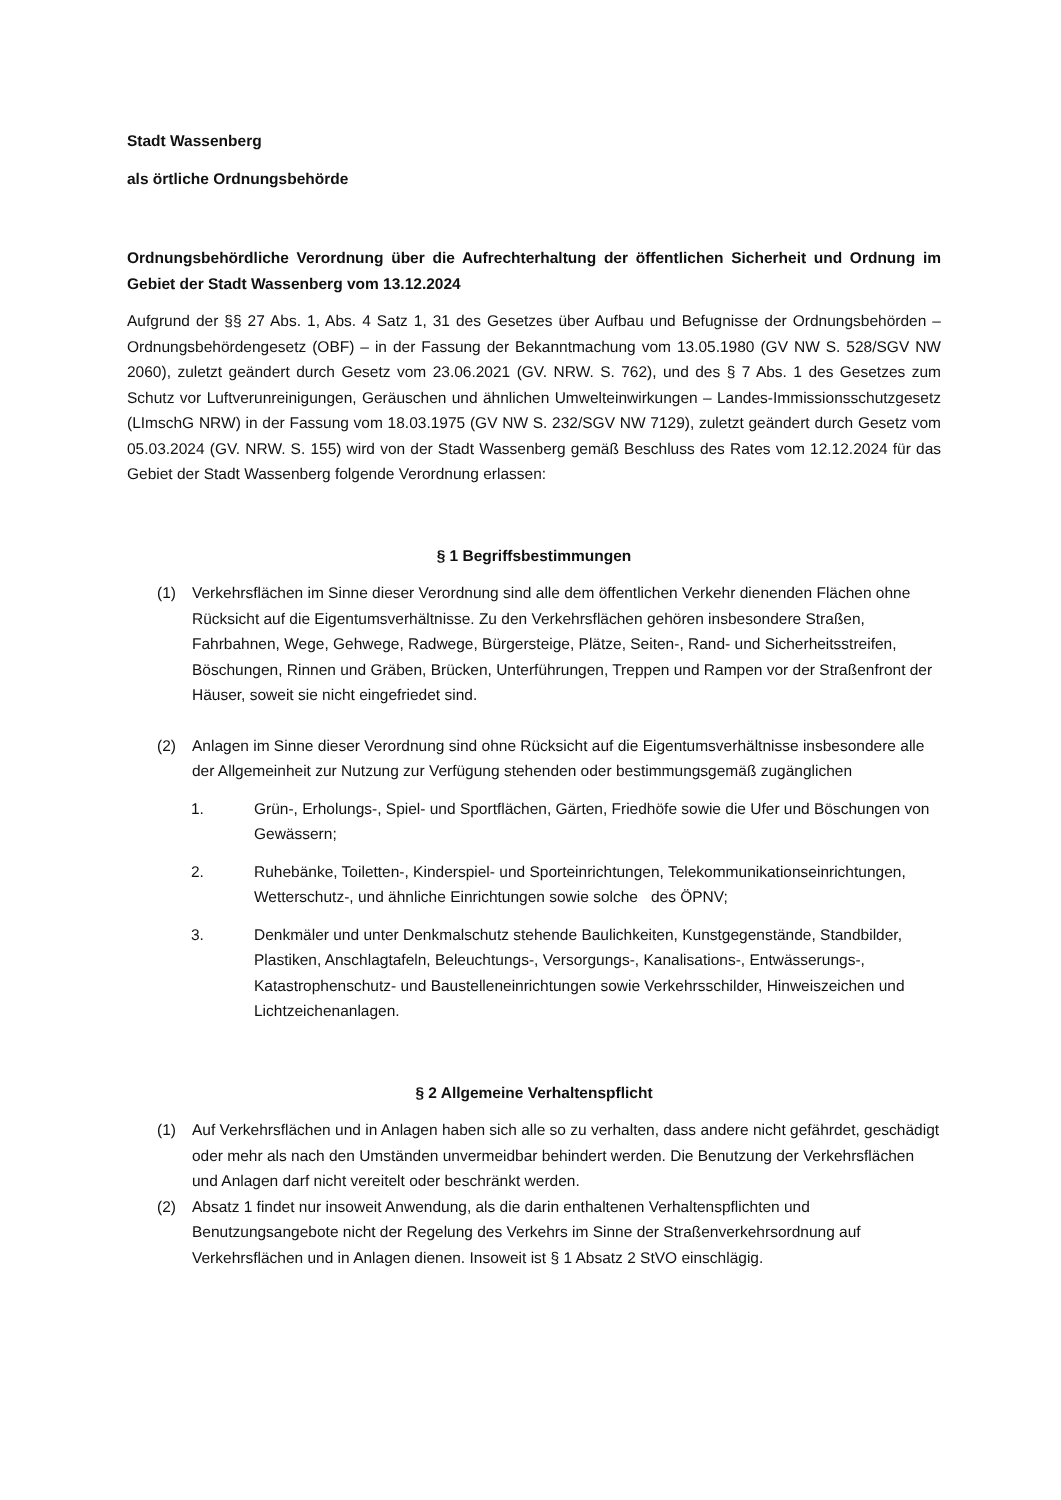Stadt Wassenberg
als örtliche Ordnungsbehörde
Ordnungsbehördliche Verordnung über die Aufrechterhaltung der öffentlichen Sicherheit und Ordnung im Gebiet der Stadt Wassenberg vom 13.12.2024
Aufgrund der §§ 27 Abs. 1, Abs. 4 Satz 1, 31 des Gesetzes über Aufbau und Befugnisse der Ordnungsbehörden – Ordnungsbehördengesetz (OBF) – in der Fassung der Bekanntmachung vom 13.05.1980 (GV NW S. 528/SGV NW 2060), zuletzt geändert durch Gesetz vom 23.06.2021 (GV. NRW. S. 762), und des § 7 Abs. 1 des Gesetzes zum Schutz vor Luftverunreinigungen, Geräuschen und ähnlichen Umwelteinwirkungen – Landes-Immissionsschutzgesetz (LImschG NRW) in der Fassung vom 18.03.1975 (GV NW S. 232/SGV NW 7129), zuletzt geändert durch Gesetz vom 05.03.2024 (GV. NRW. S. 155) wird von der Stadt Wassenberg gemäß Beschluss des Rates vom 12.12.2024 für das Gebiet der Stadt Wassenberg folgende Verordnung erlassen:
§ 1 Begriffsbestimmungen
(1) Verkehrsflächen im Sinne dieser Verordnung sind alle dem öffentlichen Verkehr dienenden Flächen ohne Rücksicht auf die Eigentumsverhältnisse. Zu den Verkehrsflächen gehören insbesondere Straßen, Fahrbahnen, Wege, Gehwege, Radwege, Bürgersteige, Plätze, Seiten-, Rand- und Sicherheitsstreifen, Böschungen, Rinnen und Gräben, Brücken, Unterführungen, Treppen und Rampen vor der Straßenfront der Häuser, soweit sie nicht eingefriedet sind.
(2) Anlagen im Sinne dieser Verordnung sind ohne Rücksicht auf die Eigentumsverhältnisse insbesondere alle der Allgemeinheit zur Nutzung zur Verfügung stehenden oder bestimmungsgemäß zugänglichen
1. Grün-, Erholungs-, Spiel- und Sportflächen, Gärten, Friedhöfe sowie die Ufer und Böschungen von Gewässern;
2. Ruhebänke, Toiletten-, Kinderspiel- und Sporteinrichtungen, Telekommunikationseinrichtungen, Wetterschutz-, und ähnliche Einrichtungen sowie solche des ÖPNV;
3. Denkmäler und unter Denkmalschutz stehende Baulichkeiten, Kunstgegenstände, Standbilder, Plastiken, Anschlagtafeln, Beleuchtungs-, Versorgungs-, Kanalisations-, Entwässerungs-, Katastrophenschutz- und Baustelleneinrichtungen sowie Verkehrsschilder, Hinweiszeichen und Lichtzeichenanlagen.
§ 2 Allgemeine Verhaltenspflicht
(1) Auf Verkehrsflächen und in Anlagen haben sich alle so zu verhalten, dass andere nicht gefährdet, geschädigt oder mehr als nach den Umständen unvermeidbar behindert werden. Die Benutzung der Verkehrsflächen und Anlagen darf nicht vereitelt oder beschränkt werden.
(2) Absatz 1 findet nur insoweit Anwendung, als die darin enthaltenen Verhaltenspflichten und Benutzungsangebote nicht der Regelung des Verkehrs im Sinne der Straßenverkehrsordnung auf Verkehrsflächen und in Anlagen dienen. Insoweit ist § 1 Absatz 2 StVO einschlägig.